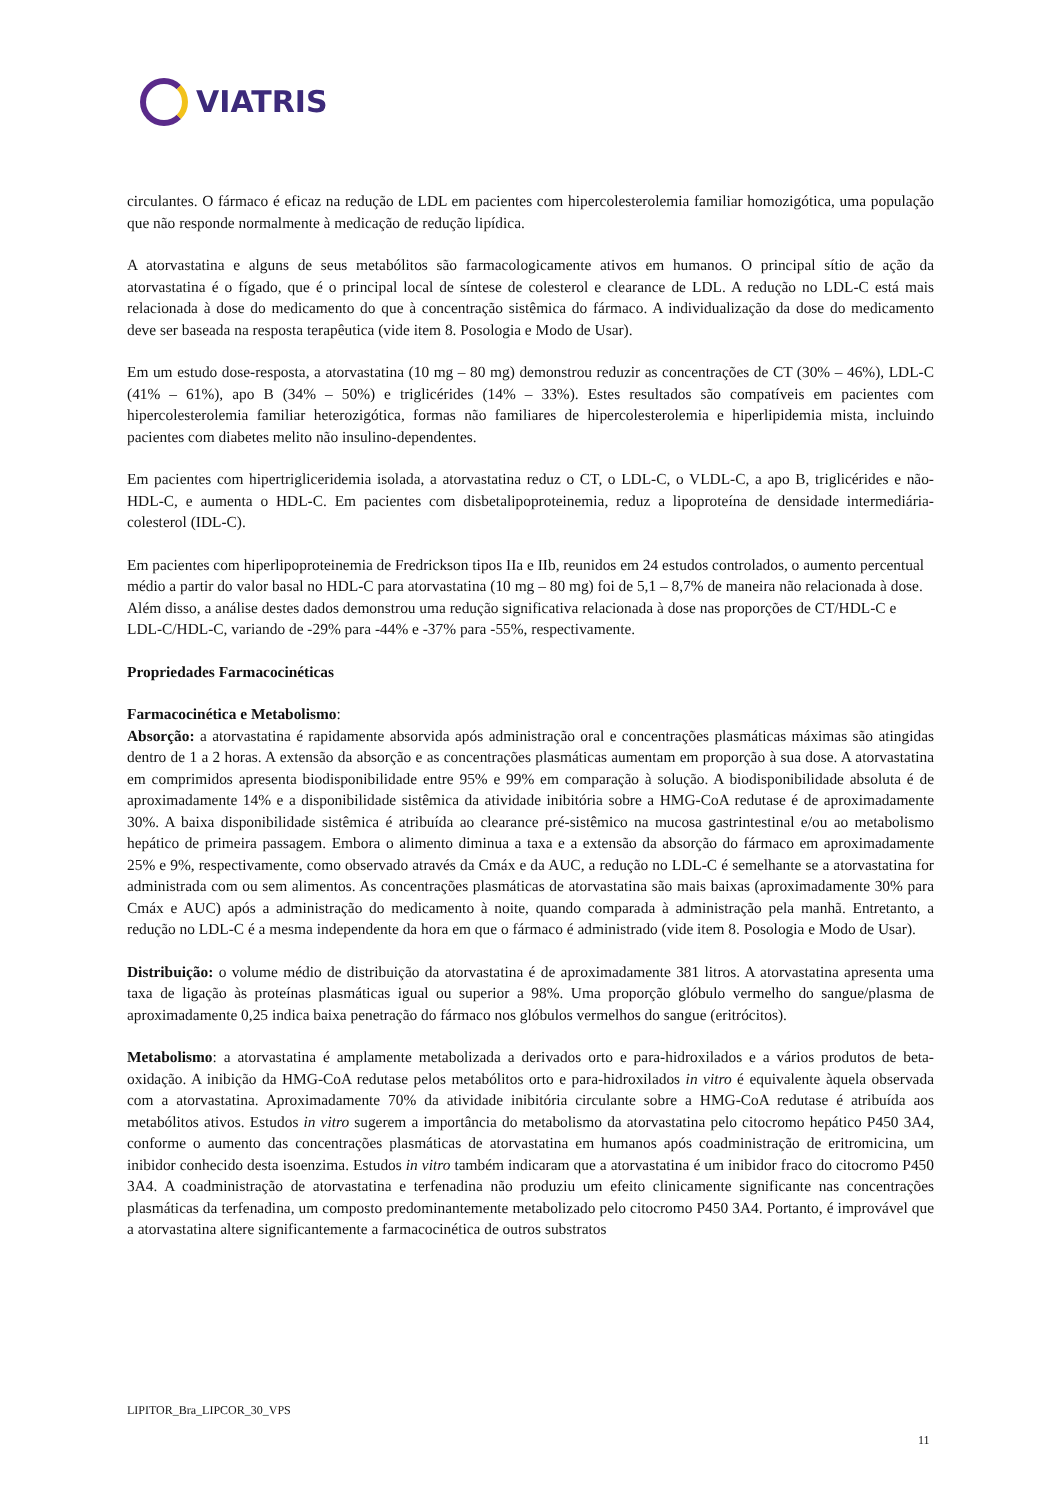VIATRIS
circulantes. O fármaco é eficaz na redução de LDL em pacientes com hipercolesterolemia familiar homozigótica, uma população que não responde normalmente à medicação de redução lipídica.
A atorvastatina e alguns de seus metabólitos são farmacologicamente ativos em humanos. O principal sítio de ação da atorvastatina é o fígado, que é o principal local de síntese de colesterol e clearance de LDL. A redução no LDL-C está mais relacionada à dose do medicamento do que à concentração sistêmica do fármaco. A individualização da dose do medicamento deve ser baseada na resposta terapêutica (vide item 8. Posologia e Modo de Usar).
Em um estudo dose-resposta, a atorvastatina (10 mg – 80 mg) demonstrou reduzir as concentrações de CT (30% – 46%), LDL-C (41% – 61%), apo B (34% – 50%) e triglicérides (14% – 33%). Estes resultados são compatíveis em pacientes com hipercolesterolemia familiar heterozigótica, formas não familiares de hipercolesterolemia e hiperlipidemia mista, incluindo pacientes com diabetes melito não insulino-dependentes.
Em pacientes com hipertrigliceridemia isolada, a atorvastatina reduz o CT, o LDL-C, o VLDL-C, a apo B, triglicérides e não-HDL-C, e aumenta o HDL-C. Em pacientes com disbetalipoproteinemia, reduz a lipoproteína de densidade intermediária-colesterol (IDL-C).
Em pacientes com hiperlipoproteinemia de Fredrickson tipos IIa e IIb, reunidos em 24 estudos controlados, o aumento percentual médio a partir do valor basal no HDL-C para atorvastatina (10 mg – 80 mg) foi de 5,1 – 8,7% de maneira não relacionada à dose. Além disso, a análise destes dados demonstrou uma redução significativa relacionada à dose nas proporções de CT/HDL-C e LDL-C/HDL-C, variando de -29% para -44% e -37% para -55%, respectivamente.
Propriedades Farmacocinéticas
Farmacocinética e Metabolismo:
Absorção: a atorvastatina é rapidamente absorvida após administração oral e concentrações plasmáticas máximas são atingidas dentro de 1 a 2 horas. A extensão da absorção e as concentrações plasmáticas aumentam em proporção à sua dose. A atorvastatina em comprimidos apresenta biodisponibilidade entre 95% e 99% em comparação à solução. A biodisponibilidade absoluta é de aproximadamente 14% e a disponibilidade sistêmica da atividade inibitória sobre a HMG-CoA redutase é de aproximadamente 30%. A baixa disponibilidade sistêmica é atribuída ao clearance pré-sistêmico na mucosa gastrintestinal e/ou ao metabolismo hepático de primeira passagem. Embora o alimento diminua a taxa e a extensão da absorção do fármaco em aproximadamente 25% e 9%, respectivamente, como observado através da Cmáx e da AUC, a redução no LDL-C é semelhante se a atorvastatina for administrada com ou sem alimentos. As concentrações plasmáticas de atorvastatina são mais baixas (aproximadamente 30% para Cmáx e AUC) após a administração do medicamento à noite, quando comparada à administração pela manhã. Entretanto, a redução no LDL-C é a mesma independente da hora em que o fármaco é administrado (vide item 8. Posologia e Modo de Usar).
Distribuição: o volume médio de distribuição da atorvastatina é de aproximadamente 381 litros. A atorvastatina apresenta uma taxa de ligação às proteínas plasmáticas igual ou superior a 98%. Uma proporção glóbulo vermelho do sangue/plasma de aproximadamente 0,25 indica baixa penetração do fármaco nos glóbulos vermelhos do sangue (eritrócitos).
Metabolismo: a atorvastatina é amplamente metabolizada a derivados orto e para-hidroxilados e a vários produtos de beta-oxidação. A inibição da HMG-CoA redutase pelos metabólitos orto e para-hidroxilados in vitro é equivalente àquela observada com a atorvastatina. Aproximadamente 70% da atividade inibitória circulante sobre a HMG-CoA redutase é atribuída aos metabólitos ativos. Estudos in vitro sugerem a importância do metabolismo da atorvastatina pelo citocromo hepático P450 3A4, conforme o aumento das concentrações plasmáticas de atorvastatina em humanos após coadministração de eritromicina, um inibidor conhecido desta isoenzima. Estudos in vitro também indicaram que a atorvastatina é um inibidor fraco do citocromo P450 3A4. A coadministração de atorvastatina e terfenadina não produziu um efeito clinicamente significante nas concentrações plasmáticas da terfenadina, um composto predominantemente metabolizado pelo citocromo P450 3A4. Portanto, é improvável que a atorvastatina altere significantemente a farmacocinética de outros substratos
LIPITOR_Bra_LIPCOR_30_VPS
11